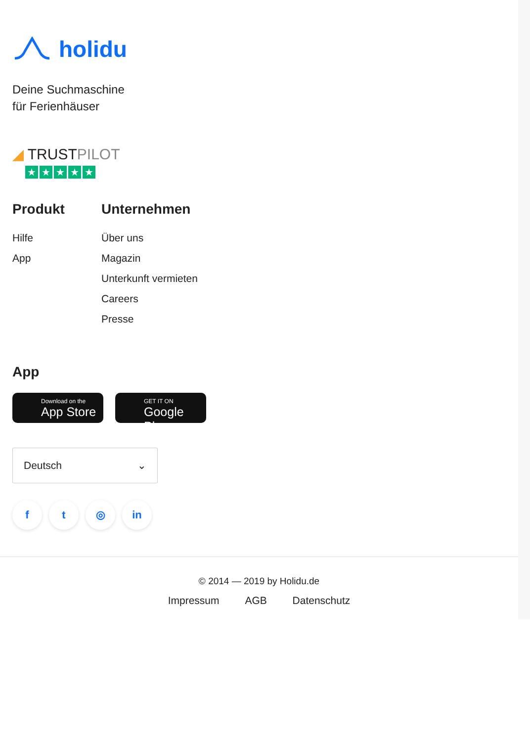holidu
Deine Suchmaschine
für Ferienhäuser
◢ TRUSTPILOT
★ ★ ★ ★ ★
Produkt
Hilfe
App
Unternehmen
Über uns
Magazin
Unterkunft vermieten
Careers
Presse
App
Download on the
App Store
GET IT ON
Google Play
Deutsch ⌄
ft ◎ in
© 2014 — 2019 by Holidu.de
Impressum AGB Datenschutz